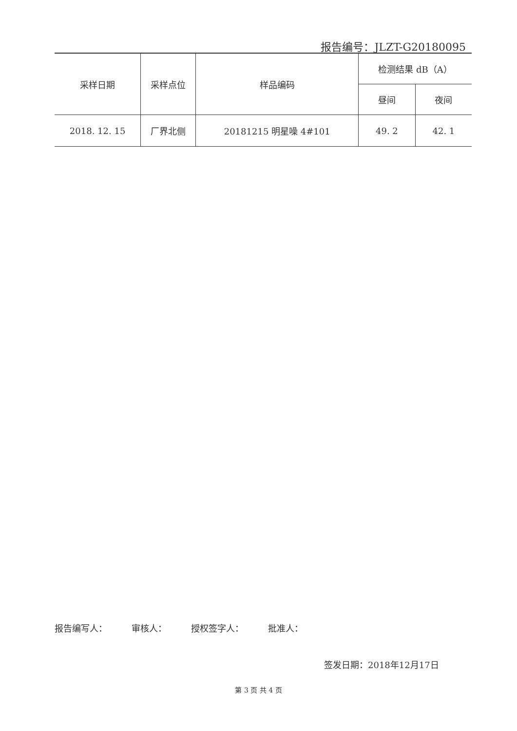报告编号：JLZT-G20180095
| 采样日期 | 采样点位 | 样品编码 | 检测结果 dB（A） | |
| --- | --- | --- | --- | --- |
| | | | 昼间 | 夜间 |
| 2018. 12. 15 | 厂界北侧 | 20181215 明星噪 4#101 | 49. 2 | 42. 1 |
报告编写人： 审核人： 授权签字人： 批准人：
签发日期：2018年12月17日
第 3 页 共 4 页